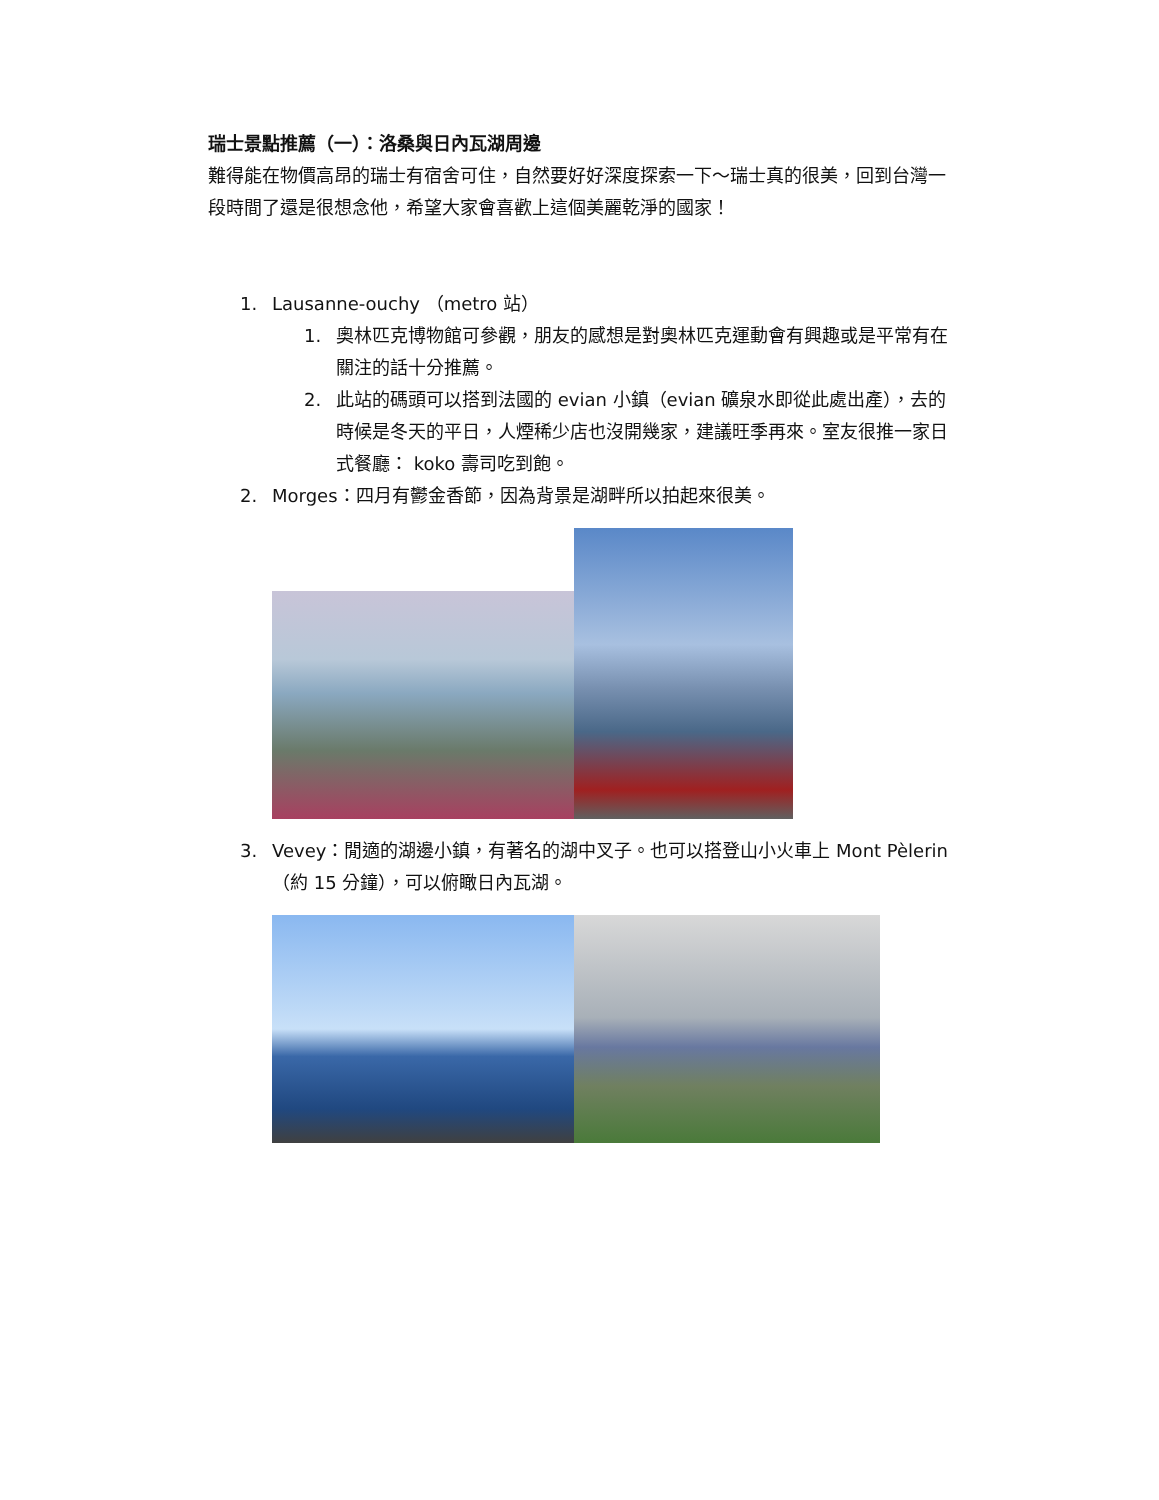瑞士景點推薦（一）：洛桑與日內瓦湖周邊
難得能在物價高昂的瑞士有宿舍可住，自然要好好深度探索一下～瑞士真的很美，回到台灣一段時間了還是很想念他，希望大家會喜歡上這個美麗乾淨的國家！
1. Lausanne-ouchy （metro 站）
1. 奧林匹克博物館可參觀，朋友的感想是對奧林匹克運動會有興趣或是平常有在關注的話十分推薦。
2. 此站的碼頭可以搭到法國的 evian 小鎮（evian 礦泉水即從此處出產），去的時候是冬天的平日，人煙稀少店也沒開幾家，建議旺季再來。室友很推一家日式餐廳： koko 壽司吃到飽。
2. Morges：四月有鬱金香節，因為背景是湖畔所以拍起來很美。
3. Vevey：閒適的湖邊小鎮，有著名的湖中叉子。也可以搭登山小火車上 Mont Pèlerin（約 15 分鐘），可以俯瞰日內瓦湖。